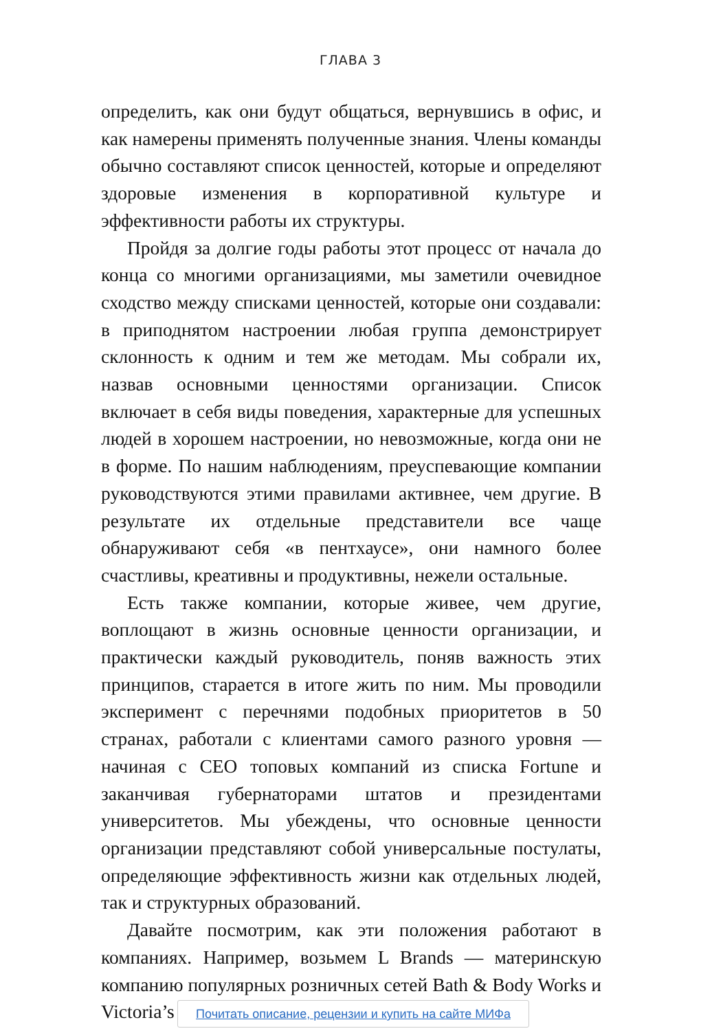ГЛАВА 3
определить, как они будут общаться, вернувшись в офис, и как намерены применять полученные знания. Члены команды обычно составляют список ценностей, которые и определяют здоровые изменения в корпоративной культуре и эффективности работы их структуры.
Пройдя за долгие годы работы этот процесс от начала до конца со многими организациями, мы заметили очевидное сходство между списками ценностей, которые они создавали: в приподнятом настроении любая группа демонстрирует склонность к одним и тем же методам. Мы собрали их, назвав основными ценностями организации. Список включает в себя виды поведения, характерные для успешных людей в хорошем настроении, но невозможные, когда они не в форме. По нашим наблюдениям, преуспевающие компании руководствуются этими правилами активнее, чем другие. В результате их отдельные представители все чаще обнаруживают себя «в пентхаусе», они намного более счастливы, креативны и продуктивны, нежели остальные.
Есть также компании, которые живее, чем другие, воплощают в жизнь основные ценности организации, и практически каждый руководитель, поняв важность этих принципов, старается в итоге жить по ним. Мы проводили эксперимент с перечнями подобных приоритетов в 50 странах, работали с клиентами самого разного уровня — начиная с CEO топовых компаний из списка Fortune и заканчивая губернаторами штатов и президентами университетов. Мы убеждены, что основные ценности организации представляют собой универсальные постулаты, определяющие эффективность жизни как отдельных людей, так и структурных образований.
Давайте посмотрим, как эти положения работают в компаниях. Например, возьмем L Brands — материнскую компанию популярных розничных сетей Bath & Body Works и Victoria’s
Почитать описание, рецензии и купить на сайте МИФа